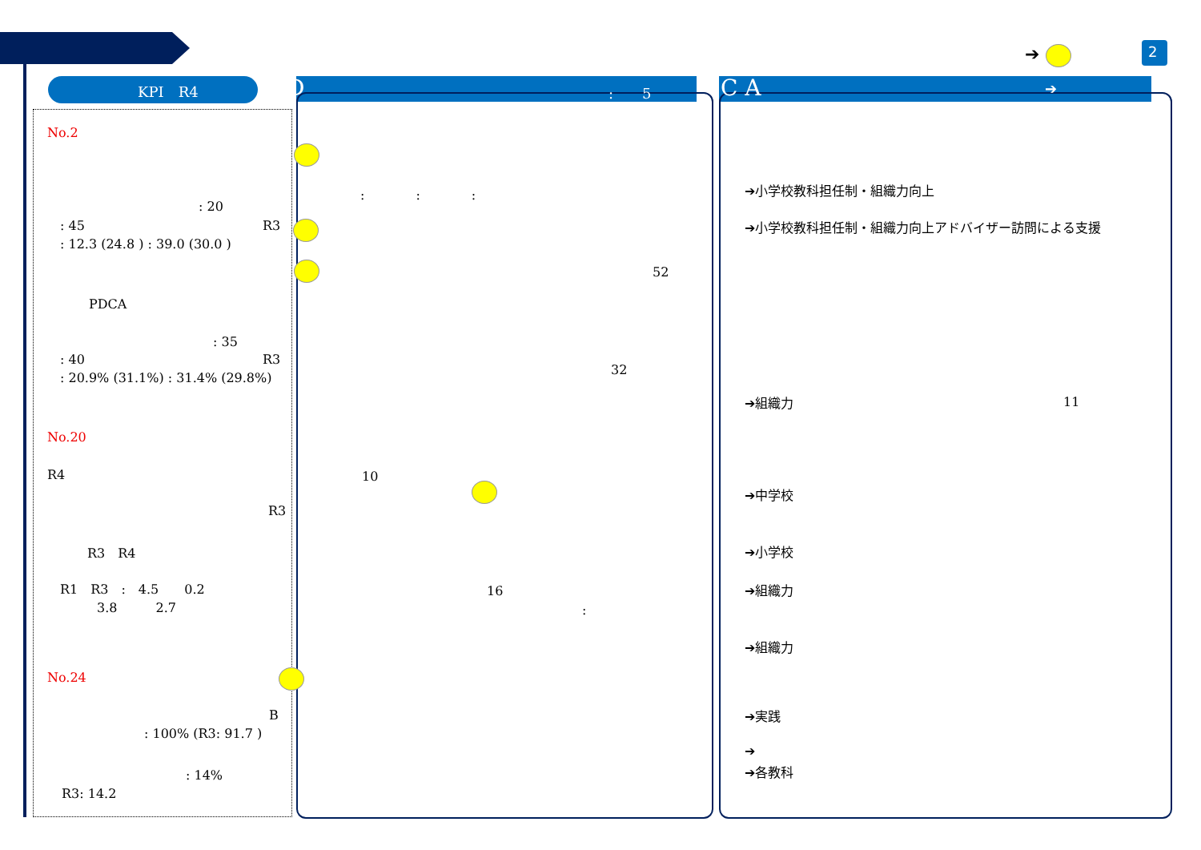KPI　R4 D :　　5 C A ➔
➔ 2
No.2
: 20
: 45 R3
: 12.3 (24.8 ) : 39.0 (30.0 )
PDCA
: 35
: 40 R3
: 20.9% (31.1%) : 31.4% (29.8%)
No.20
R4
R3
R3　R4
R1　R3　:　4.5　　0.2
3.8　　　2.7
No.24
B
: 100% (R3: 91.7 )
: 14%
R3: 14.2
:　　　　:　　　　:
52
32
10
16
:
➔小学校教科担任制・組織力向上
➔小学校教科担任制・組織力向上アドバイザー訪問による支援
➔組織力 11
➔中学校
➔小学校
➔組織力
➔組織力
➔実践
➔
➔各教科